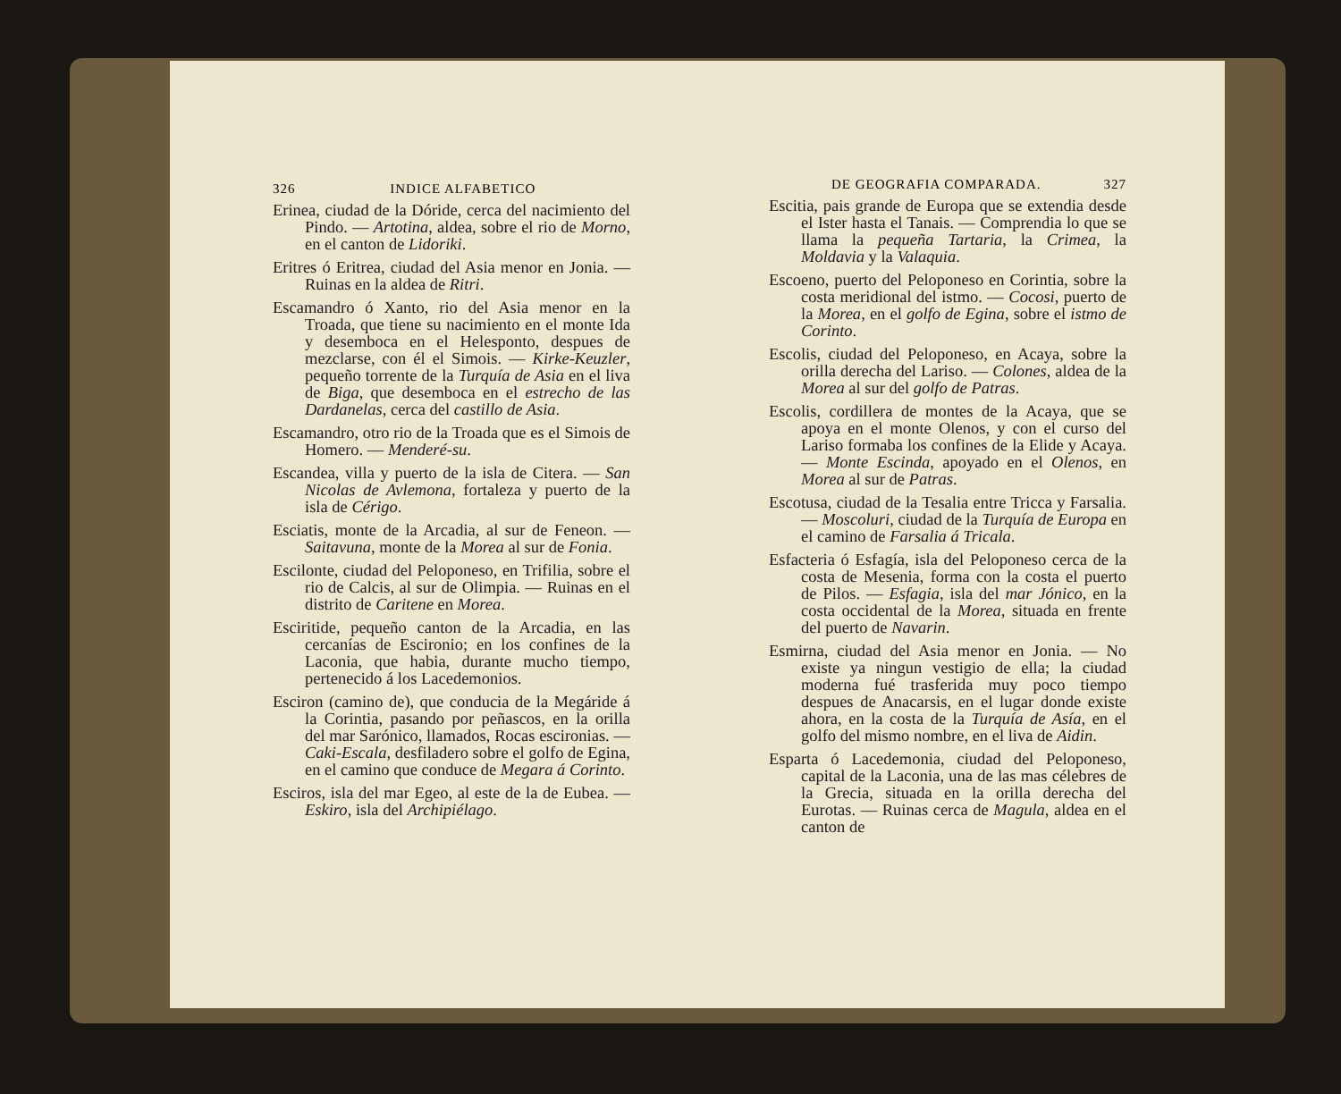326 INDICE ALFABETICO
Erinea, ciudad de la Dóride, cerca del nacimiento del Pindo. — Artotina, aldea, sobre el rio de Morno, en el canton de Lidoriki.
Eritres ó Eritrea, ciudad del Asia menor en Jonia. — Ruinas en la aldea de Ritri.
Escamandro ó Xanto, rio del Asia menor en la Troada, que tiene su nacimiento en el monte Ida y desemboca en el Helesponto, despues de mezclarse, con él el Simois. — Kirke-Keuzler, pequeño torrente de la Turquía de Asia en el liva de Biga, que desemboca en el estrecho de las Dardanelas, cerca del castillo de Asia.
Escamandro, otro rio de la Troada que es el Simois de Homero. — Menderé-su.
Escandea, villa y puerto de la isla de Citera. — San Nicolas de Avlemona, fortaleza y puerto de la isla de Cérigo.
Esciatis, monte de la Arcadia, al sur de Feneon. — Saitavuna, monte de la Morea al sur de Fonia.
Escilonte, ciudad del Peloponeso, en Trifilia, sobre el rio de Calcis, al sur de Olimpia. — Ruinas en el distrito de Caritene en Morea.
Esciritide, pequeño canton de la Arcadia, en las cercanías de Escironio; en los confines de la Laconia, que habia, durante mucho tiempo, pertenecido á los Lacedemonios.
Esciron (camino de), que conducia de la Megáride á la Corintia, pasando por peñascos, en la orilla del mar Sarónico, llamados, Rocas escironias. — Caki-Escala, desfiladero sobre el golfo de Egina, en el camino que conduce de Megara á Corinto.
Esciros, isla del mar Egeo, al este de la de Eubea. — Eskiro, isla del Archipiélago.
DE GEOGRAFIA COMPARADA. 327
Escitia, pais grande de Europa que se extendia desde el Ister hasta el Tanais. — Comprendia lo que se llama la pequeña Tartaria, la Crimea, la Moldavia y la Valaquia.
Escoeno, puerto del Peloponeso en Corintia, sobre la costa meridional del istmo. — Cocosi, puerto de la Morea, en el golfo de Egina, sobre el istmo de Corinto.
Escolis, ciudad del Peloponeso, en Acaya, sobre la orilla derecha del Lariso. — Colones, aldea de la Morea al sur del golfo de Patras.
Escolis, cordillera de montes de la Acaya, que se apoya en el monte Olenos, y con el curso del Lariso formaba los confines de la Elide y Acaya. — Monte Escinda, apoyado en el Olenos, en Morea al sur de Patras.
Escotusa, ciudad de la Tesalia entre Tricca y Farsalia. — Moscoluri, ciudad de la Turquía de Europa en el camino de Farsalia á Tricala.
Esfacteria ó Esfagía, isla del Peloponeso cerca de la costa de Mesenia, forma con la costa el puerto de Pilos. — Esfagia, isla del mar Jónico, en la costa occidental de la Morea, situada en frente del puerto de Navarin.
Esmirna, ciudad del Asia menor en Jonia. — No existe ya ningun vestigio de ella; la ciudad moderna fué trasferida muy poco tiempo despues de Anacarsis, en el lugar donde existe ahora, en la costa de la Turquía de Asía, en el golfo del mismo nombre, en el liva de Aidin.
Esparta ó Lacedemonia, ciudad del Peloponeso, capital de la Laconia, una de las mas célebres de la Grecia, situada en la orilla derecha del Eurotas. — Ruinas cerca de Magula, aldea en el canton de